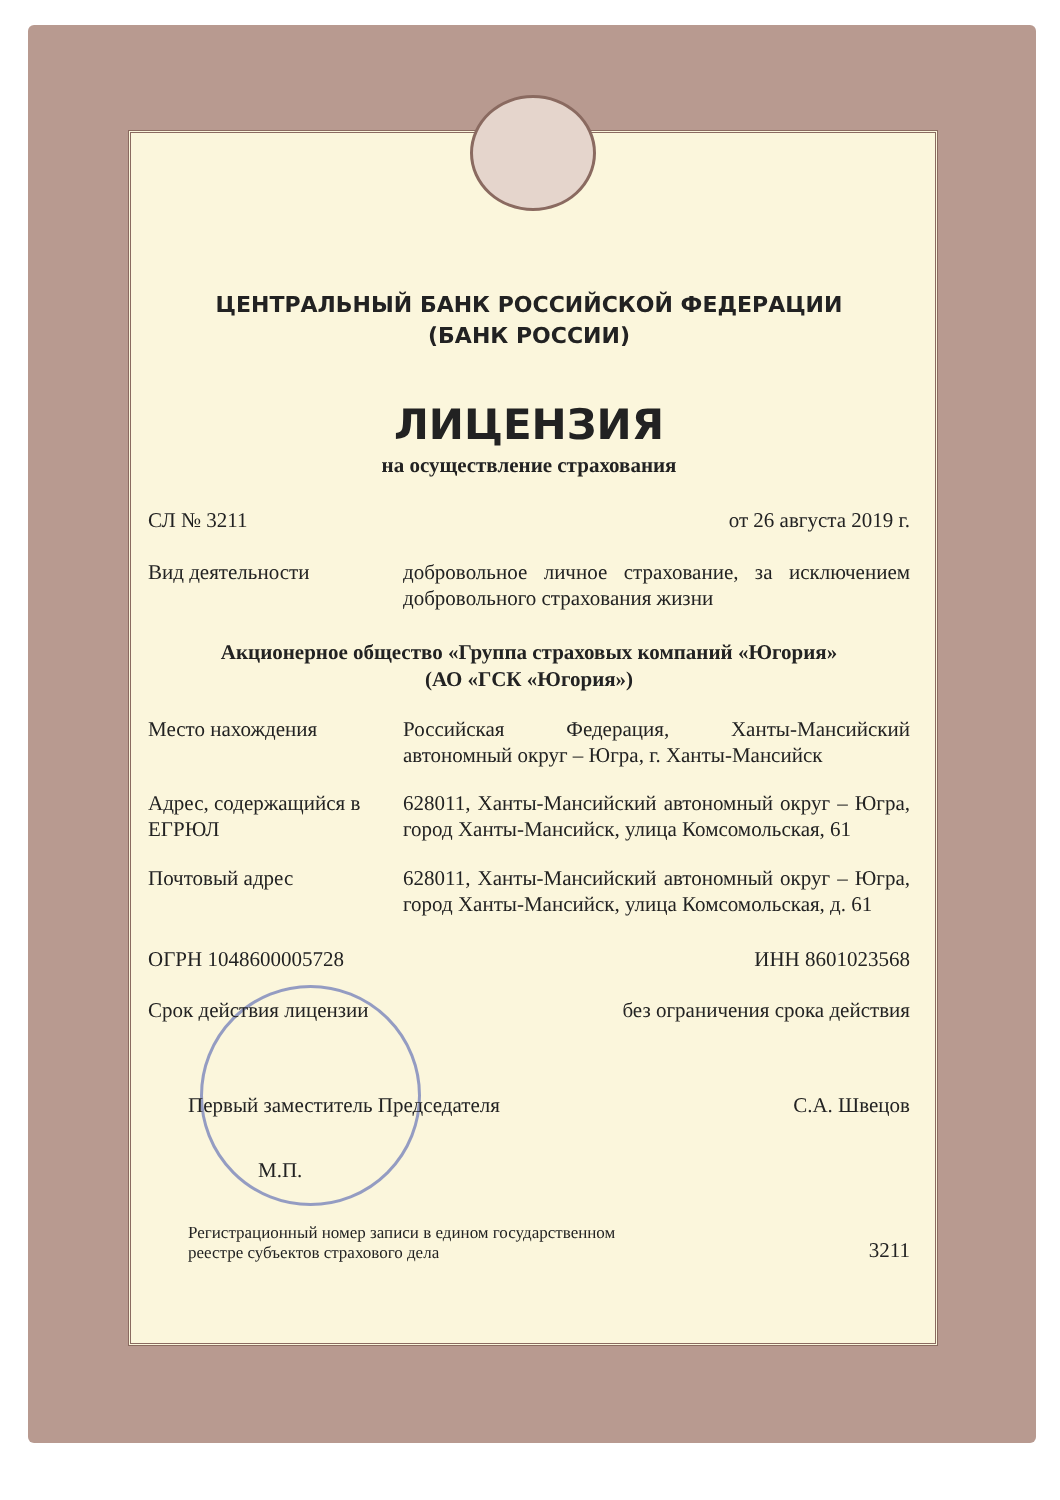ЦЕНТРАЛЬНЫЙ БАНК РОССИЙСКОЙ ФЕДЕРАЦИИ
(БАНК РОССИИ)
ЛИЦЕНЗИЯ
на осуществление страхования
СЛ № 3211 от 26 августа 2019 г.
Вид деятельности добровольное личное страхование, за исключением добровольного страхования жизни
Акционерное общество «Группа страховых компаний «Югория»
(АО «ГСК «Югория»)
Место нахождения Российская Федерация, Ханты-Мансийский автономный округ – Югра, г. Ханты-Мансийск
Адрес, содержащийся в ЕГРЮЛ
628011, Ханты-Мансийский автономный округ – Югра, город Ханты-Мансийск, улица Комсомольская, 61
Почтовый адрес 628011, Ханты-Мансийский автономный округ – Югра, город Ханты-Мансийск, улица Комсомольская, д. 61
ОГРН 1048600005728 ИНН 8601023568
Срок действия лицензии без ограничения срока действия
Первый заместитель Председателя С.А. Швецов
М.П.
Регистрационный номер записи в едином государственном
реестре субъектов страхового дела 3211